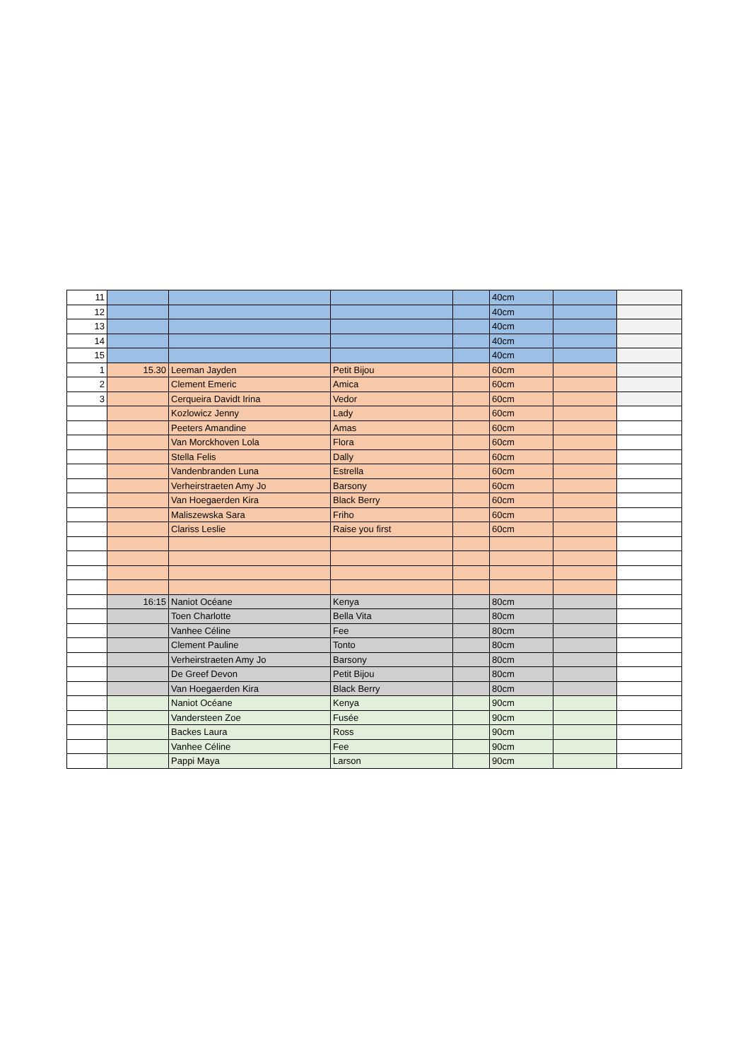| 11 | | | | | 40cm | | |
| 12 | | | | | 40cm | | |
| 13 | | | | | 40cm | | |
| 14 | | | | | 40cm | | |
| 15 | | | | | 40cm | | |
| 1 | 15.30 | Leeman Jayden | Petit Bijou | | 60cm | | |
| 2 | | Clement Emeric | Amica | | 60cm | | |
| 3 | | Cerqueira Davidt Irina | Vedor | | 60cm | | |
| | | Kozlowicz Jenny | Lady | | 60cm | | |
| | | Peeters Amandine | Amas | | 60cm | | |
| | | Van Morckhoven Lola | Flora | | 60cm | | |
| | | Stella Felis | Dally | | 60cm | | |
| | | Vandenbranden Luna | Estrella | | 60cm | | |
| | | Verheirstraeten Amy Jo | Barsony | | 60cm | | |
| | | Van Hoegaerden Kira | Black Berry | | 60cm | | |
| | | Maliszewska Sara | Friho | | 60cm | | |
| | | Clariss Leslie | Raise you first | | 60cm | | |
| | 16:15 | Naniot Océane | Kenya | | 80cm | | |
| | | Toen Charlotte | Bella Vita | | 80cm | | |
| | | Vanhee Céline | Fee | | 80cm | | |
| | | Clement Pauline | Tonto | | 80cm | | |
| | | Verheirstraeten Amy Jo | Barsony | | 80cm | | |
| | | De Greef Devon | Petit Bijou | | 80cm | | |
| | | Van Hoegaerden Kira | Black Berry | | 80cm | | |
| | | Naniot Océane | Kenya | | 90cm | | |
| | | Vandersteen Zoe | Fusée | | 90cm | | |
| | | Backes Laura | Ross | | 90cm | | |
| | | Vanhee Céline | Fee | | 90cm | | |
| | | Pappi Maya | Larson | | 90cm | | |